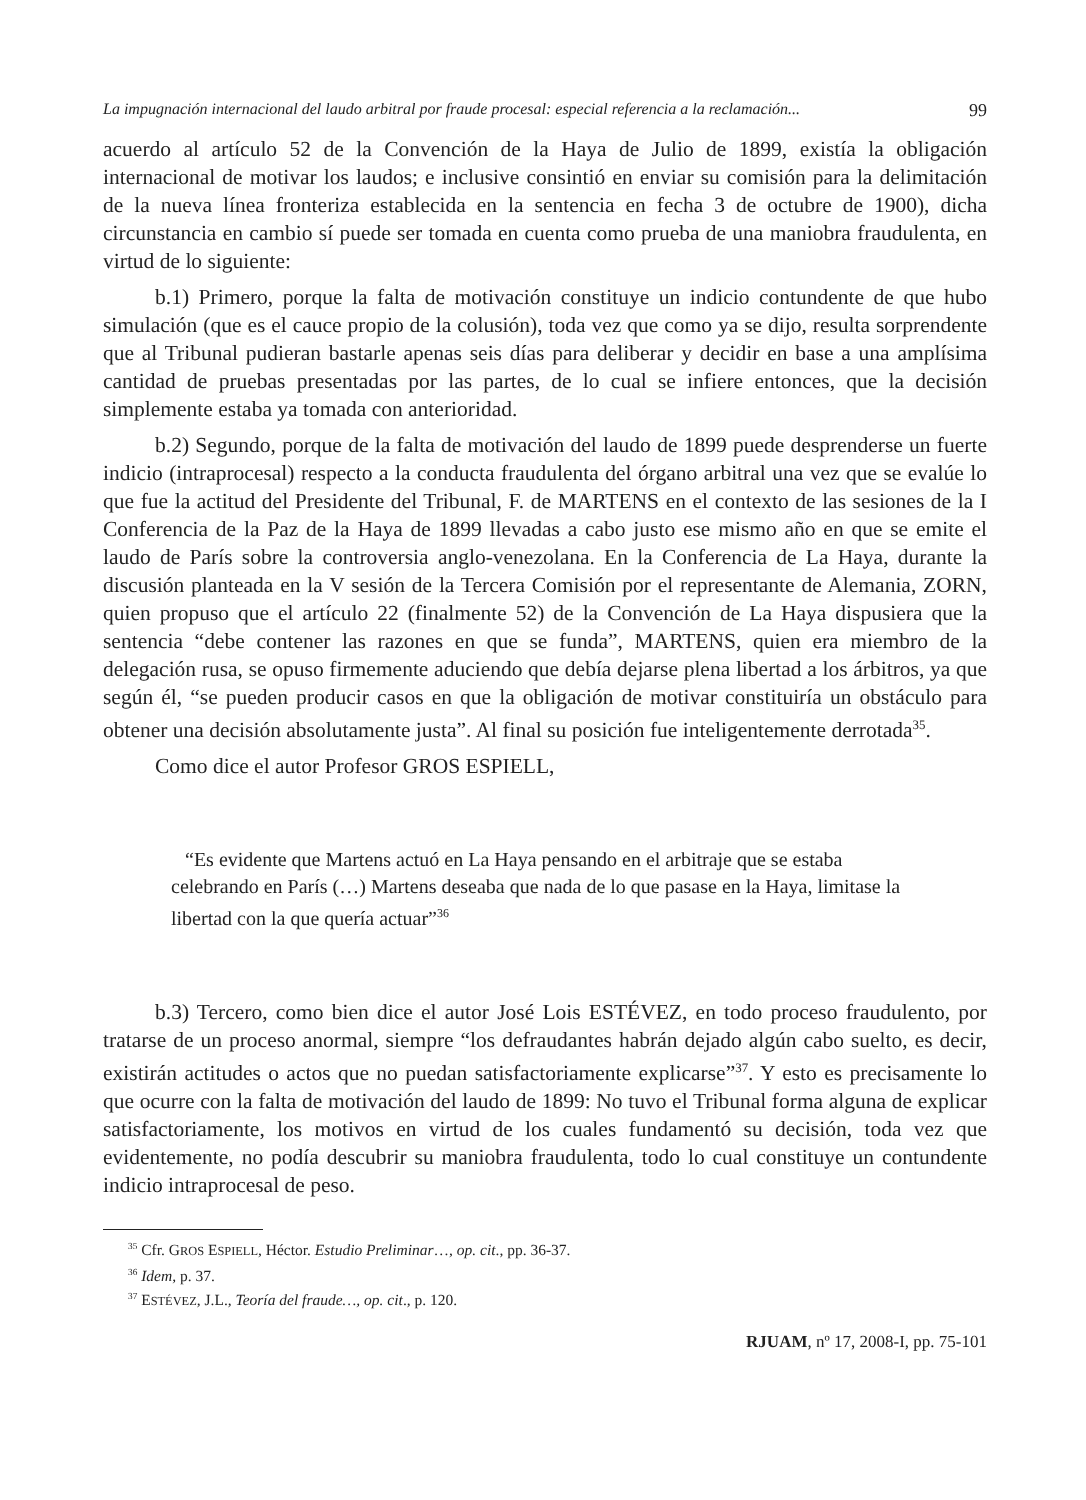La impugnación internacional del laudo arbitral por fraude procesal: especial referencia a la reclamación... 99
acuerdo al artículo 52 de la Convención de la Haya de Julio de 1899, existía la obligación internacional de motivar los laudos; e inclusive consintió en enviar su comisión para la delimitación de la nueva línea fronteriza establecida en la sentencia en fecha 3 de octubre de 1900), dicha circunstancia en cambio sí puede ser tomada en cuenta como prueba de una maniobra fraudulenta, en virtud de lo siguiente:
b.1) Primero, porque la falta de motivación constituye un indicio contundente de que hubo simulación (que es el cauce propio de la colusión), toda vez que como ya se dijo, resulta sorprendente que al Tribunal pudieran bastarle apenas seis días para deliberar y decidir en base a una amplísima cantidad de pruebas presentadas por las partes, de lo cual se infiere entonces, que la decisión simplemente estaba ya tomada con anterioridad.
b.2) Segundo, porque de la falta de motivación del laudo de 1899 puede desprenderse un fuerte indicio (intraprocesal) respecto a la conducta fraudulenta del órgano arbitral una vez que se evalúe lo que fue la actitud del Presidente del Tribunal, F. de MARTENS en el contexto de las sesiones de la I Conferencia de la Paz de la Haya de 1899 llevadas a cabo justo ese mismo año en que se emite el laudo de París sobre la controversia anglo-venezolana. En la Conferencia de La Haya, durante la discusión planteada en la V sesión de la Tercera Comisión por el representante de Alemania, ZORN, quien propuso que el artículo 22 (finalmente 52) de la Convención de La Haya dispusiera que la sentencia “debe contener las razones en que se funda”, MARTENS, quien era miembro de la delegación rusa, se opuso firmemente aduciendo que debía dejarse plena libertad a los árbitros, ya que según él, “se pueden producir casos en que la obligación de motivar constituiría un obstáculo para obtener una decisión absolutamente justa”. Al final su posición fue inteligentemente derrotada<sup>35</sup>.
Como dice el autor Profesor GROS ESPIELL,
“Es evidente que Martens actuó en La Haya pensando en el arbitraje que se estaba celebrando en París (…) Martens deseaba que nada de lo que pasase en la Haya, limitase la libertad con la que quería actuar”<sup>36</sup>
b.3) Tercero, como bien dice el autor José Lois ESTÉVEZ, en todo proceso fraudulento, por tratarse de un proceso anormal, siempre “los defraudantes habrán dejado algún cabo suelto, es decir, existirán actitudes o actos que no puedan satisfactoriamente explicarse”<sup>37</sup>. Y esto es precisamente lo que ocurre con la falta de motivación del laudo de 1899: No tuvo el Tribunal forma alguna de explicar satisfactoriamente, los motivos en virtud de los cuales fundamentó su decisión, toda vez que evidentemente, no podía descubrir su maniobra fraudulenta, todo lo cual constituye un contundente indicio intraprocesal de peso.
<sup>35</sup> Cfr. GROS ESPIELL, Héctor. Estudio Preliminar…, op. cit., pp. 36-37.
<sup>36</sup> Idem, p. 37.
<sup>37</sup> ESTÉVEZ, J.L., Teoría del fraude…, op. cit., p. 120.
RJUAM, nº 17, 2008-I, pp. 75-101